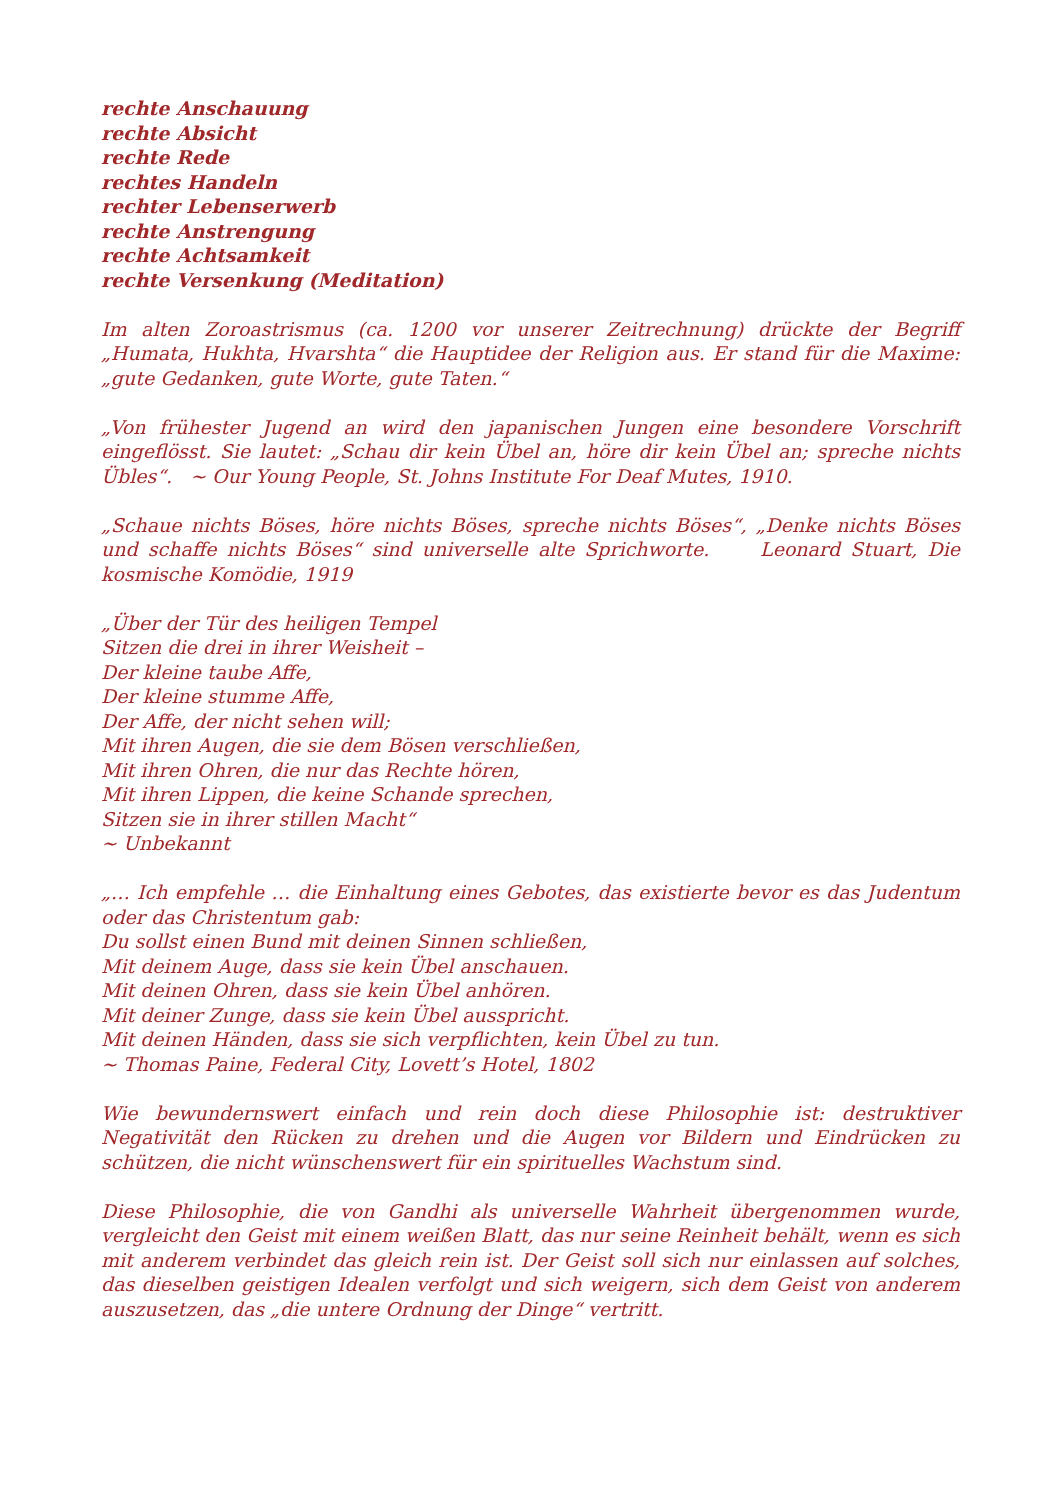rechte Anschauung
rechte Absicht
rechte Rede
rechtes Handeln
rechter Lebenserwerb
rechte Anstrengung
rechte Achtsamkeit
rechte Versenkung (Meditation)
Im alten Zoroastrismus (ca. 1200 vor unserer Zeitrechnung) drückte der Begriff „Humata, Hukhta, Hvarshta“ die Hauptidee der Religion aus. Er stand für die Maxime: „gute Gedanken, gute Worte, gute Taten.“
„Von frühester Jugend an wird den japanischen Jungen eine besondere Vorschrift eingeflösst. Sie lautet: „Schau dir kein Übel an, höre dir kein Übel an; spreche nichts Übles“. ~ Our Young People, St. Johns Institute For Deaf Mutes, 1910.
„Schaue nichts Böses, höre nichts Böses, spreche nichts Böses“, „Denke nichts Böses und schaffe nichts Böses“ sind universelle alte Sprichworte. Leonard Stuart, Die kosmische Komödie, 1919
„Über der Tür des heiligen Tempel
Sitzen die drei in ihrer Weisheit –
Der kleine taube Affe,
Der kleine stumme Affe,
Der Affe, der nicht sehen will;
Mit ihren Augen, die sie dem Bösen verschließen,
Mit ihren Ohren, die nur das Rechte hören,
Mit ihren Lippen, die keine Schande sprechen,
Sitzen sie in ihrer stillen Macht“
~ Unbekannt
„… Ich empfehle … die Einhaltung eines Gebotes, das existierte bevor es das Judentum oder das Christentum gab:
Du sollst einen Bund mit deinen Sinnen schließen,
Mit deinem Auge, dass sie kein Übel anschauen.
Mit deinen Ohren, dass sie kein Übel anhören.
Mit deiner Zunge, dass sie kein Übel ausspricht.
Mit deinen Händen, dass sie sich verpflichten, kein Übel zu tun.
~ Thomas Paine, Federal City, Lovett’s Hotel, 1802
Wie bewundernswert einfach und rein doch diese Philosophie ist: destruktiver Negativität den Rücken zu drehen und die Augen vor Bildern und Eindrücken zu schützen, die nicht wünschenswert für ein spirituelles Wachstum sind.
Diese Philosophie, die von Gandhi als universelle Wahrheit übergenommen wurde, vergleicht den Geist mit einem weißen Blatt, das nur seine Reinheit behält, wenn es sich mit anderem verbindet das gleich rein ist. Der Geist soll sich nur einlassen auf solches, das dieselben geistigen Idealen verfolgt und sich weigern, sich dem Geist von anderem auszusetzen, das „die untere Ordnung der Dinge“ vertritt.